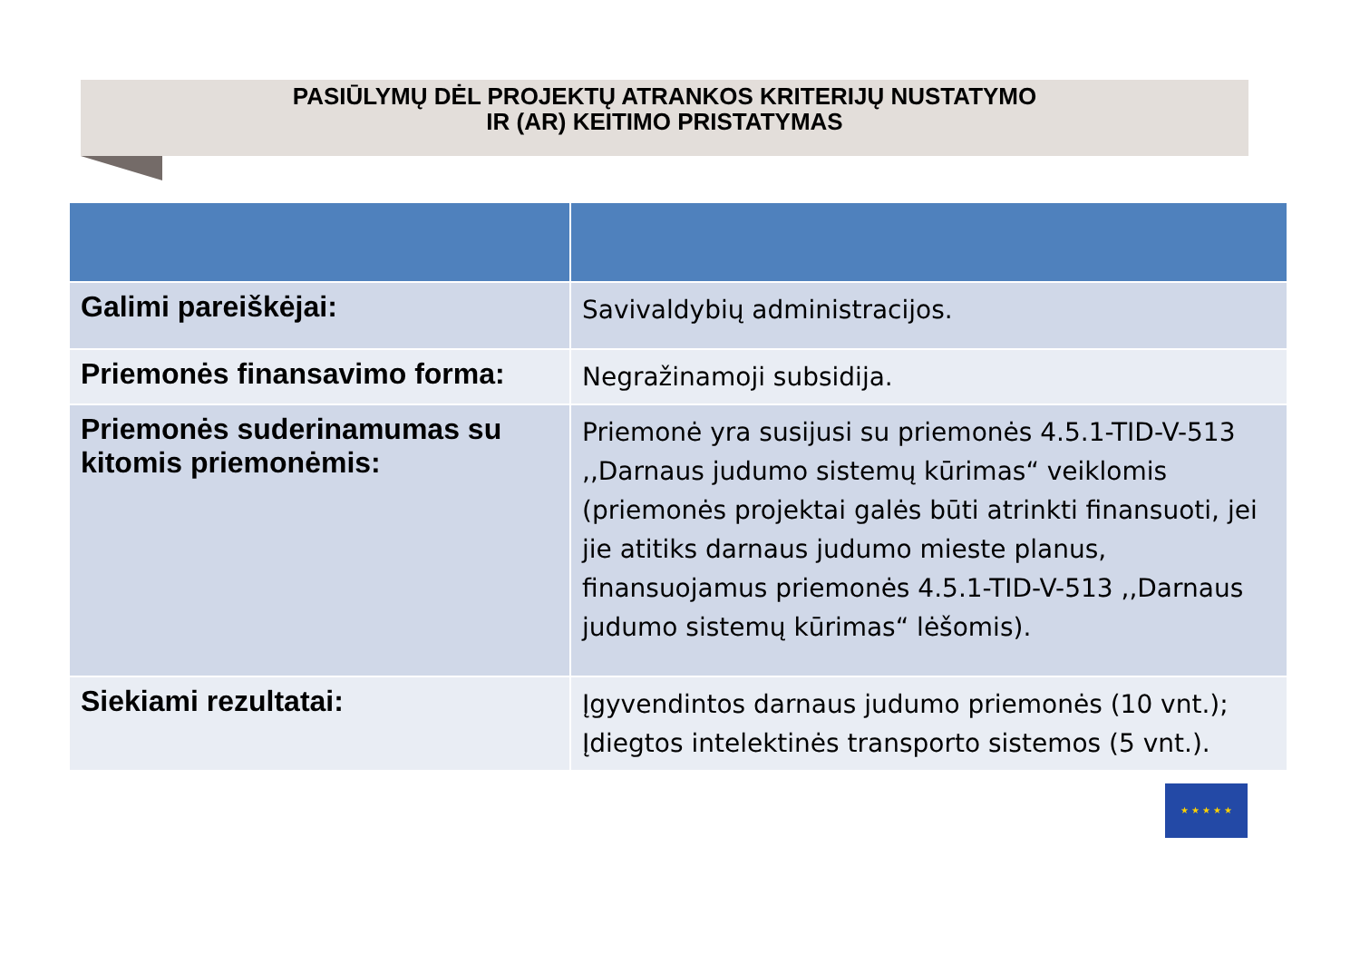PASIŪLYMŲ DĖL PROJEKTŲ ATRANKOS KRITERIJŲ NUSTATYMO
IR (AR) KEITIMO PRISTATYMAS
| Galimi pareiškėjai: | Savivaldybių administracijos. |
| Priemonės finansavimo forma: | Negražinamoji subsidija. |
| Priemonės suderinamumas su kitomis priemonėmis: | Priemonė yra susijusi su priemonės 4.5.1-TID-V-513 ,,Darnaus judumo sistemų kūrimas“ veiklomis (priemonės projektai galės būti atrinkti finansuoti, jei jie atitiks darnaus judumo mieste planus, finansuojamus priemonės 4.5.1-TID-V-513 ,,Darnaus judumo sistemų kūrimas“ lėšomis). |
| Siekiami rezultatai: | Įgyvendintos darnaus judumo priemonės (10 vnt.); Įdiegtos intelektinės transporto sistemos (5 vnt.). |
★ ★ ★ ★ ★